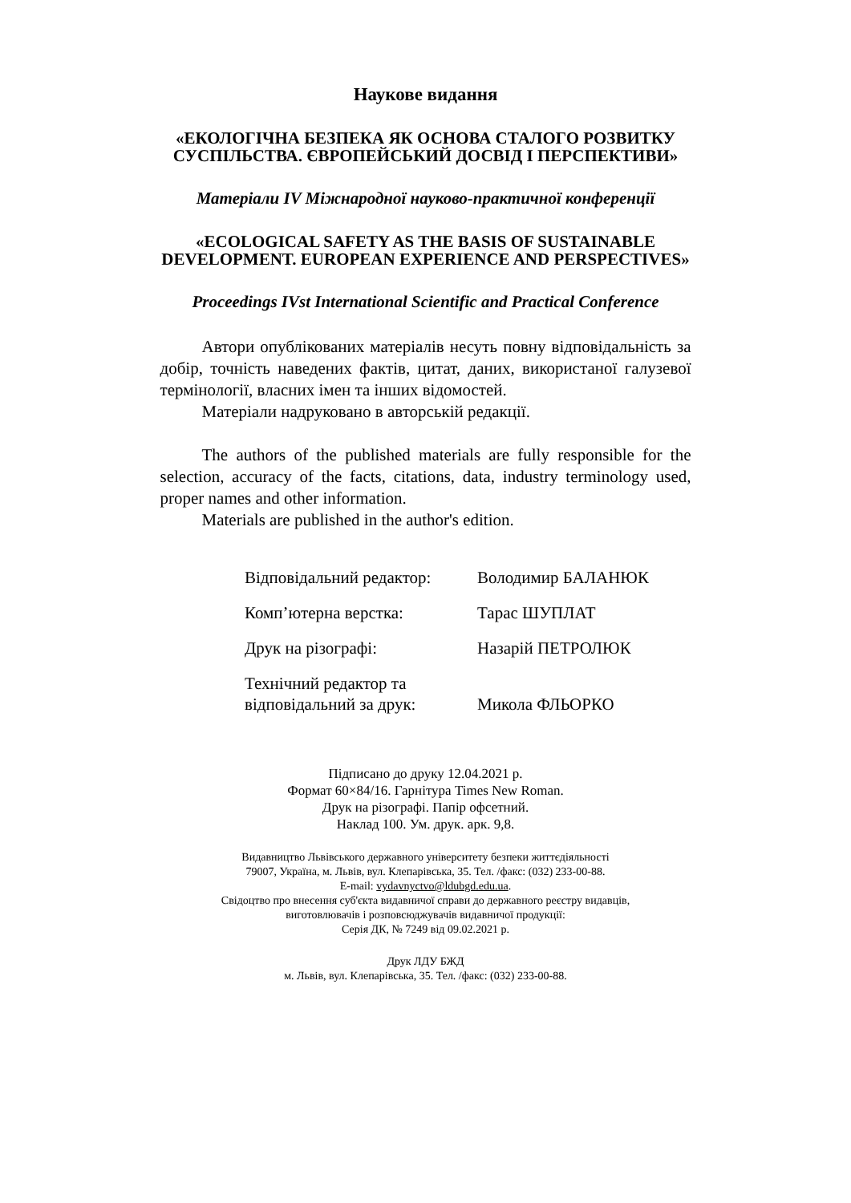Наукове видання
«ЕКОЛОГІЧНА БЕЗПЕКА ЯК ОСНОВА СТАЛОГО РОЗВИТКУ
СУСПІЛЬСТВА. ЄВРОПЕЙСЬКИЙ ДОСВІД І ПЕРСПЕКТИВИ»
Матеріали IV Міжнародної науково-практичної конференції
«ECOLOGICAL SAFETY AS THE BASIS OF SUSTAINABLE
DEVELOPMENT. EUROPEAN EXPERIENCE AND PERSPECTIVES»
Proceedings IVst International Scientific and Practical Conference
Автори опублікованих матеріалів несуть повну відповідальність за добір, точність наведених фактів, цитат, даних, використаної галузевої термінології, власних імен та інших відомостей.
Матеріали надруковано в авторській редакції.
The authors of the published materials are fully responsible for the selection, accuracy of the facts, citations, data, industry terminology used, proper names and other information.
Materials are published in the author's edition.
| Відповідальний редактор: | Володимир БАЛАНЮК |
| Комп’ютерна верстка: | Тарас ШУПЛАТ |
| Друк на різографі: | Назарій ПЕТРОЛЮК |
| Технічний редактор та відповідальний за друк: | Микола ФЛЬОРКО |
Підписано до друку 12.04.2021 р.
Формат 60×84/16. Гарнітура Times New Roman.
Друк на різографі. Папір офсетний.
Наклад 100. Ум. друк. арк. 9,8.
Видавництво Львівського державного університету безпеки життєдіяльності
79007, Україна, м. Львів, вул. Клепарівська, 35. Тел. /факс: (032) 233-00-88.
E-mail: vydavnyctvo@ldubgd.edu.ua.
Свідоцтво про внесення суб'єкта видавничої справи до державного реєстру видавців,
виготовлювачів і розповсюджувачів видавничої продукції:
Серія ДК, № 7249 від 09.02.2021 р.
Друк ЛДУ БЖД
м. Львів, вул. Клепарівська, 35. Тел. /факс: (032) 233-00-88.